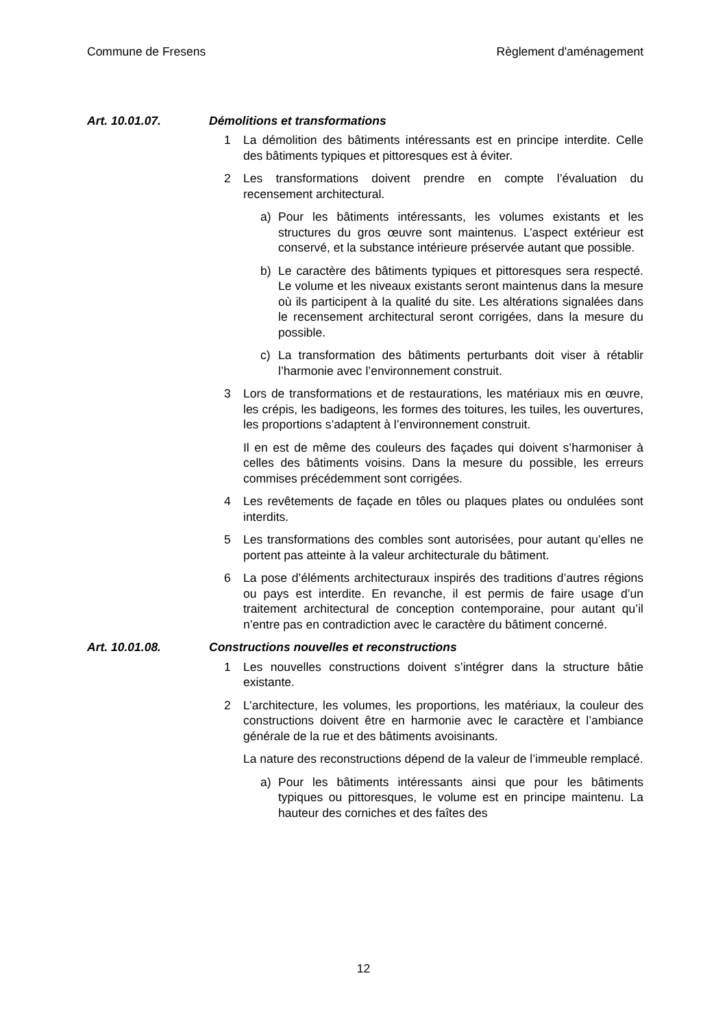Commune de Fresens Règlement d'aménagement
Art. 10.01.07. Démolitions et transformations
1 La démolition des bâtiments intéressants est en principe interdite. Celle des bâtiments typiques et pittoresques est à éviter.
2 Les transformations doivent prendre en compte l’évaluation du recensement architectural.
a) Pour les bâtiments intéressants, les volumes existants et les structures du gros œuvre sont maintenus. L’aspect extérieur est conservé, et la substance intérieure préservée autant que possible.
b) Le caractère des bâtiments typiques et pittoresques sera respecté. Le volume et les niveaux existants seront maintenus dans la mesure où ils participent à la qualité du site. Les altérations signalées dans le recensement architectural seront corrigées, dans la mesure du possible.
c) La transformation des bâtiments perturbants doit viser à rétablir l’harmonie avec l’environnement construit.
3 Lors de transformations et de restaurations, les matériaux mis en œuvre, les crépis, les badigeons, les formes des toitures, les tuiles, les ouvertures, les proportions s’adaptent à l’environnement construit.
Il en est de même des couleurs des façades qui doivent s’harmoniser à celles des bâtiments voisins. Dans la mesure du possible, les erreurs commises précédemment sont corrigées.
4 Les revêtements de façade en tôles ou plaques plates ou ondulées sont interdits.
5 Les transformations des combles sont autorisées, pour autant qu’elles ne portent pas atteinte à la valeur architecturale du bâtiment.
6 La pose d’éléments architecturaux inspirés des traditions d’autres régions ou pays est interdite. En revanche, il est permis de faire usage d’un traitement architectural de conception contemporaine, pour autant qu’il n’entre pas en contradiction avec le caractère du bâtiment concerné.
Art. 10.01.08. Constructions nouvelles et reconstructions
1 Les nouvelles constructions doivent s’intégrer dans la structure bâtie existante.
2 L’architecture, les volumes, les proportions, les matériaux, la couleur des constructions doivent être en harmonie avec le caractère et l’ambiance générale de la rue et des bâtiments avoisinants.
La nature des reconstructions dépend de la valeur de l’immeuble remplacé.
a) Pour les bâtiments intéressants ainsi que pour les bâtiments typiques ou pittoresques, le volume est en principe maintenu. La hauteur des corniches et des faîtes des
12